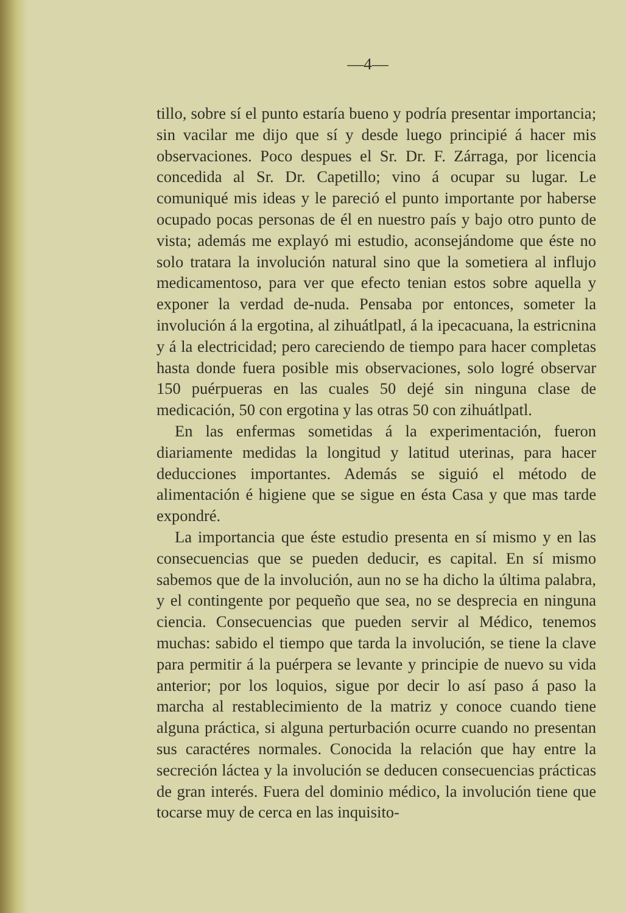—4—
tillo, sobre sí el punto estaría bueno y podría presentar importancia; sin vacilar me dijo que sí y desde luego principié á hacer mis observaciones. Poco despues el Sr. Dr. F. Zárraga, por licencia concedida al Sr. Dr. Capetillo; vino á ocupar su lugar. Le comuniqué mis ideas y le pareció el punto importante por haberse ocupado pocas personas de él en nuestro país y bajo otro punto de vista; además me explayó mi estudio, aconsejándome que éste no solo tratara la involución natural sino que la sometiera al influjo medicamentoso, para ver que efecto tenian estos sobre aquella y exponer la verdad de-nuda. Pensaba por entonces, someter la involución á la ergotina, al zihuátlpatl, á la ipecacuana, la estricnina y á la electricidad; pero careciendo de tiempo para hacer completas hasta donde fuera posible mis observaciones, solo logré observar 150 puérpueras en las cuales 50 dejé sin ninguna clase de medicación, 50 con ergotina y las otras 50 con zihuátlpatl.
En las enfermas sometidas á la experimentación, fueron diariamente medidas la longitud y latitud uterinas, para hacer deducciones importantes. Además se siguió el método de alimentación é higiene que se sigue en ésta Casa y que mas tarde expondré.
La importancia que éste estudio presenta en sí mismo y en las consecuencias que se pueden deducir, es capital. En sí mismo sabemos que de la involución, aun no se ha dicho la última palabra, y el contingente por pequeño que sea, no se desprecia en ninguna ciencia. Consecuencias que pueden servir al Médico, tenemos muchas: sabido el tiempo que tarda la involución, se tiene la clave para permitir á la puérpera se levante y principie de nuevo su vida anterior; por los loquios, sigue por decir lo así paso á paso la marcha al restablecimiento de la matriz y conoce cuando tiene alguna práctica, si alguna perturbación ocurre cuando no presentan sus caractéres normales. Conocida la relación que hay entre la secreción láctea y la involución se deducen consecuencias prácticas de gran interés. Fuera del dominio médico, la involución tiene que tocarse muy de cerca en las inquisito-